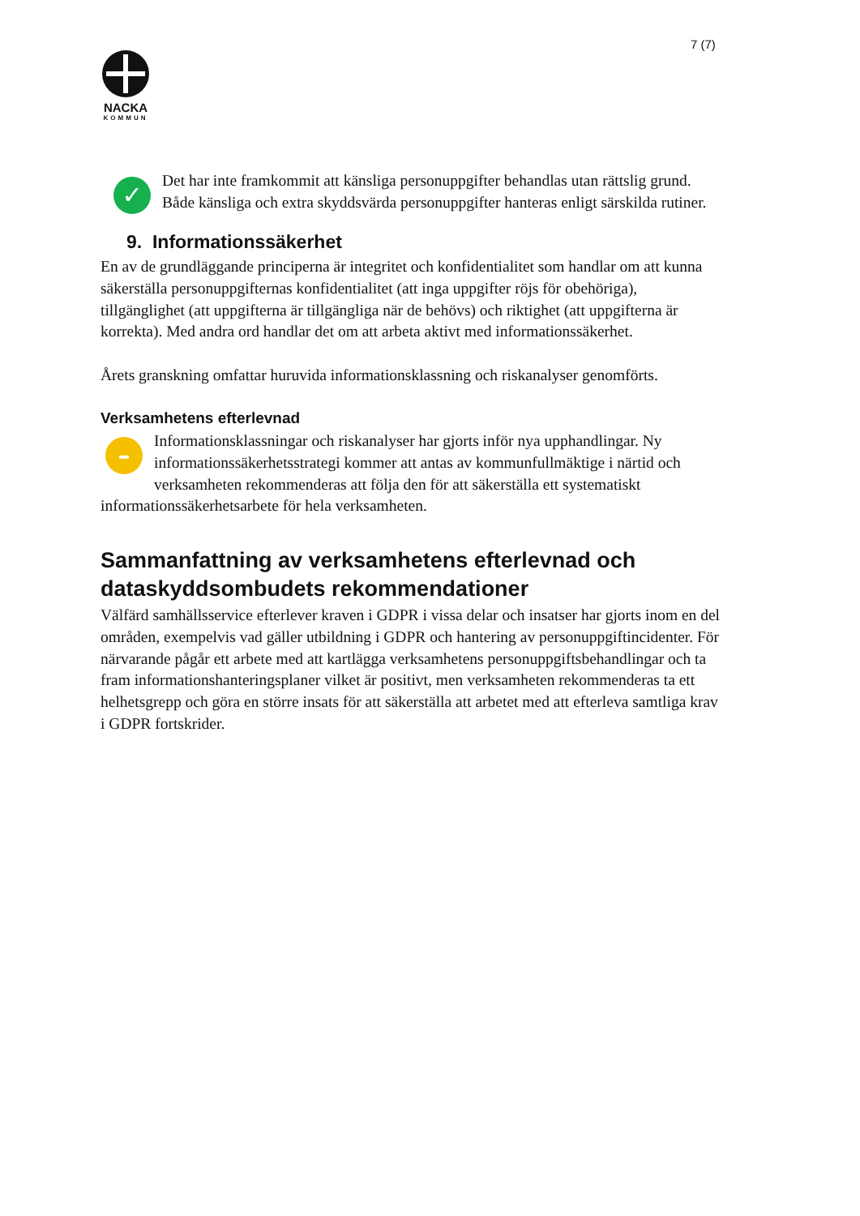7 (7)
NACKA
KOMMUN
✓ Det har inte framkommit att känsliga personuppgifter behandlas utan rättslig grund. Både känsliga och extra skyddsvärda personuppgifter hanteras enligt särskilda rutiner.
9. Informationssäkerhet
En av de grundläggande principerna är integritet och konfidentialitet som handlar om att kunna säkerställa personuppgifternas konfidentialitet (att inga uppgifter röjs för obehöriga), tillgänglighet (att uppgifterna är tillgängliga när de behövs) och riktighet (att uppgifterna är korrekta). Med andra ord handlar det om att arbeta aktivt med informationssäkerhet.
Årets granskning omfattar huruvida informationsklassning och riskanalyser genomförts.
Verksamhetens efterlevnad
– Informationsklassningar och riskanalyser har gjorts inför nya upphandlingar. Ny informationssäkerhetsstrategi kommer att antas av kommunfullmäktige i närtid och verksamheten rekommenderas att följa den för att säkerställa ett systematiskt informationssäkerhetsarbete för hela verksamheten.
Sammanfattning av verksamhetens efterlevnad och dataskyddsombudets rekommendationer
Välfärd samhällsservice efterlever kraven i GDPR i vissa delar och insatser har gjorts inom en del områden, exempelvis vad gäller utbildning i GDPR och hantering av personuppgiftincidenter. För närvarande pågår ett arbete med att kartlägga verksamhetens personuppgiftsbehandlingar och ta fram informationshanteringsplaner vilket är positivt, men verksamheten rekommenderas ta ett helhetsgrepp och göra en större insats för att säkerställa att arbetet med att efterleva samtliga krav i GDPR fortskrider.